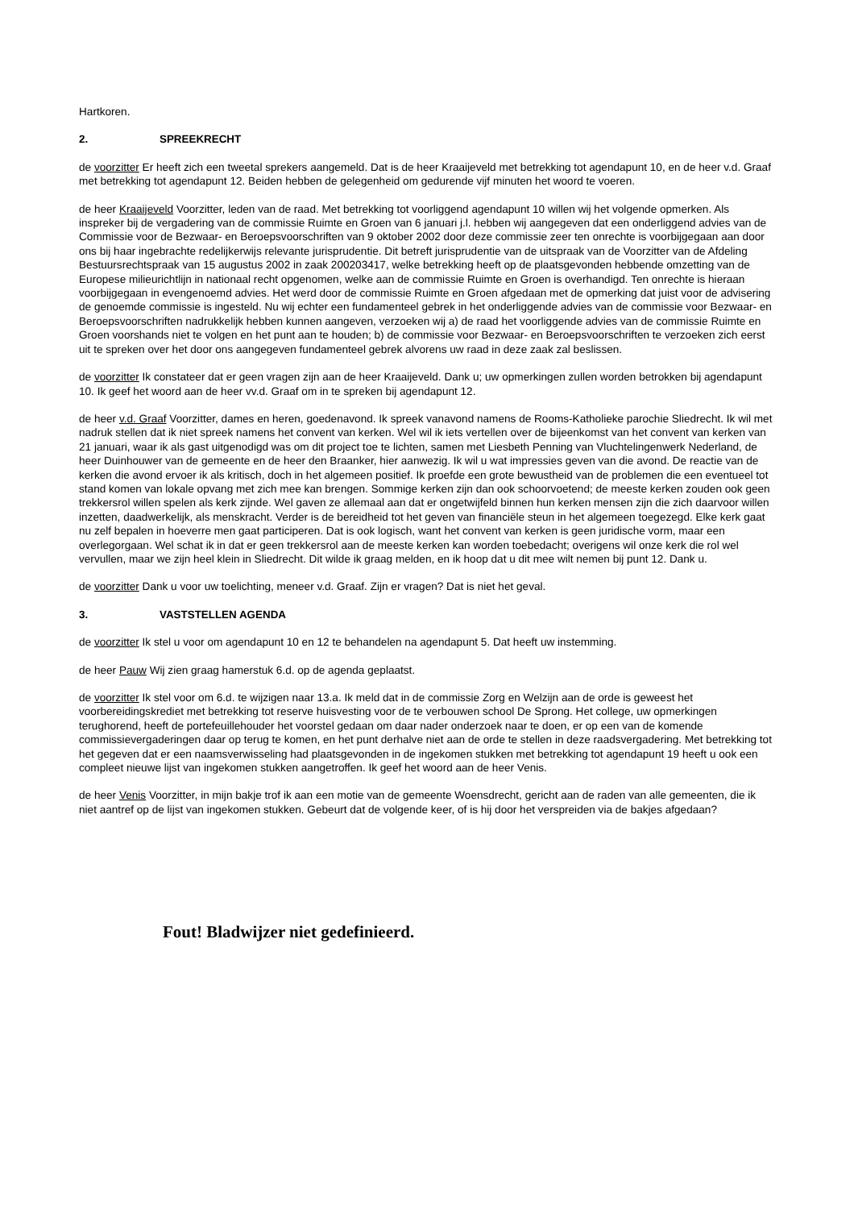Hartkoren.
2. SPREEKRECHT
de voorzitter Er heeft zich een tweetal sprekers aangemeld. Dat is de heer Kraaijeveld met betrekking tot agendapunt 10, en de heer v.d. Graaf met betrekking tot agendapunt 12. Beiden hebben de gelegenheid om gedurende vijf minuten het woord te voeren.
de heer Kraaijeveld Voorzitter, leden van de raad. Met betrekking tot voorliggend agendapunt 10 willen wij het volgende opmerken. Als inspreker bij de vergadering van de commissie Ruimte en Groen van 6 januari j.l. hebben wij aangegeven dat een onderliggend advies van de Commissie voor de Bezwaar- en Beroepsvoorschriften van 9 oktober 2002 door deze commissie zeer ten onrechte is voorbijgegaan aan door ons bij haar ingebrachte redelijkerwijs relevante jurisprudentie. Dit betreft jurisprudentie van de uitspraak van de Voorzitter van de Afdeling Bestuursrechtspraak van 15 augustus 2002 in zaak 200203417, welke betrekking heeft op de plaatsgevonden hebbende omzetting van de Europese milieurichtlijn in nationaal recht opgenomen, welke aan de commissie Ruimte en Groen is overhandigd. Ten onrechte is hieraan voorbijgegaan in evengenoemd advies. Het werd door de commissie Ruimte en Groen afgedaan met de opmerking dat juist voor de advisering de genoemde commissie is ingesteld. Nu wij echter een fundamenteel gebrek in het onderliggende advies van de commissie voor Bezwaar- en Beroepsvoorschriften nadrukkelijk hebben kunnen aangeven, verzoeken wij a) de raad het voorliggende advies van de commissie Ruimte en Groen voorshands niet te volgen en het punt aan te houden; b) de commissie voor Bezwaar- en Beroepsvoorschriften te verzoeken zich eerst uit te spreken over het door ons aangegeven fundamenteel gebrek alvorens uw raad in deze zaak zal beslissen.
de voorzitter Ik constateer dat er geen vragen zijn aan de heer Kraaijeveld. Dank u; uw opmerkingen zullen worden betrokken bij agendapunt 10. Ik geef het woord aan de heer vv.d. Graaf om in te spreken bij agendapunt 12.
de heer v.d. Graaf Voorzitter, dames en heren, goedenavond. Ik spreek vanavond namens de Rooms-Katholieke parochie Sliedrecht. Ik wil met nadruk stellen dat ik niet spreek namens het convent van kerken. Wel wil ik iets vertellen over de bijeenkomst van het convent van kerken van 21 januari, waar ik als gast uitgenodigd was om dit project toe te lichten, samen met Liesbeth Penning van Vluchtelingenwerk Nederland, de heer Duinhouwer van de gemeente en de heer den Braanker, hier aanwezig. Ik wil u wat impressies geven van die avond. De reactie van de kerken die avond ervoer ik als kritisch, doch in het algemeen positief. Ik proefde een grote bewustheid van de problemen die een eventueel tot stand komen van lokale opvang met zich mee kan brengen. Sommige kerken zijn dan ook schoorvoetend; de meeste kerken zouden ook geen trekkersrol willen spelen als kerk zijnde. Wel gaven ze allemaal aan dat er ongetwijfeld binnen hun kerken mensen zijn die zich daarvoor willen inzetten, daadwerkelijk, als menskracht. Verder is de bereidheid tot het geven van financiële steun in het algemeen toegezegd. Elke kerk gaat nu zelf bepalen in hoeverre men gaat participeren. Dat is ook logisch, want het convent van kerken is geen juridische vorm, maar een overlegorgaan. Wel schat ik in dat er geen trekkersrol aan de meeste kerken kan worden toebedacht; overigens wil onze kerk die rol wel vervullen, maar we zijn heel klein in Sliedrecht. Dit wilde ik graag melden, en ik hoop dat u dit mee wilt nemen bij punt 12. Dank u.
de voorzitter Dank u voor uw toelichting, meneer v.d. Graaf. Zijn er vragen? Dat is niet het geval.
3. VASTSTELLEN AGENDA
de voorzitter Ik stel u voor om agendapunt 10 en 12 te behandelen na agendapunt 5. Dat heeft uw instemming.
de heer Pauw Wij zien graag hamerstuk 6.d. op de agenda geplaatst.
de voorzitter Ik stel voor om 6.d. te wijzigen naar 13.a. Ik meld dat in de commissie Zorg en Welzijn aan de orde is geweest het voorbereidingskrediet met betrekking tot reserve huisvesting voor de te verbouwen school De Sprong. Het college, uw opmerkingen terughorend, heeft de portefeuillehouder het voorstel gedaan om daar nader onderzoek naar te doen, er op een van de komende commissievergaderingen daar op terug te komen, en het punt derhalve niet aan de orde te stellen in deze raadsvergadering. Met betrekking tot het gegeven dat er een naamsverwisseling had plaatsgevonden in de ingekomen stukken met betrekking tot agendapunt 19 heeft u ook een compleet nieuwe lijst van ingekomen stukken aangetroffen. Ik geef het woord aan de heer Venis.
de heer Venis Voorzitter, in mijn bakje trof ik aan een motie van de gemeente Woensdrecht, gericht aan de raden van alle gemeenten, die ik niet aantref op de lijst van ingekomen stukken. Gebeurt dat de volgende keer, of is hij door het verspreiden via de bakjes afgedaan?
Fout! Bladwijzer niet gedefinieerd.